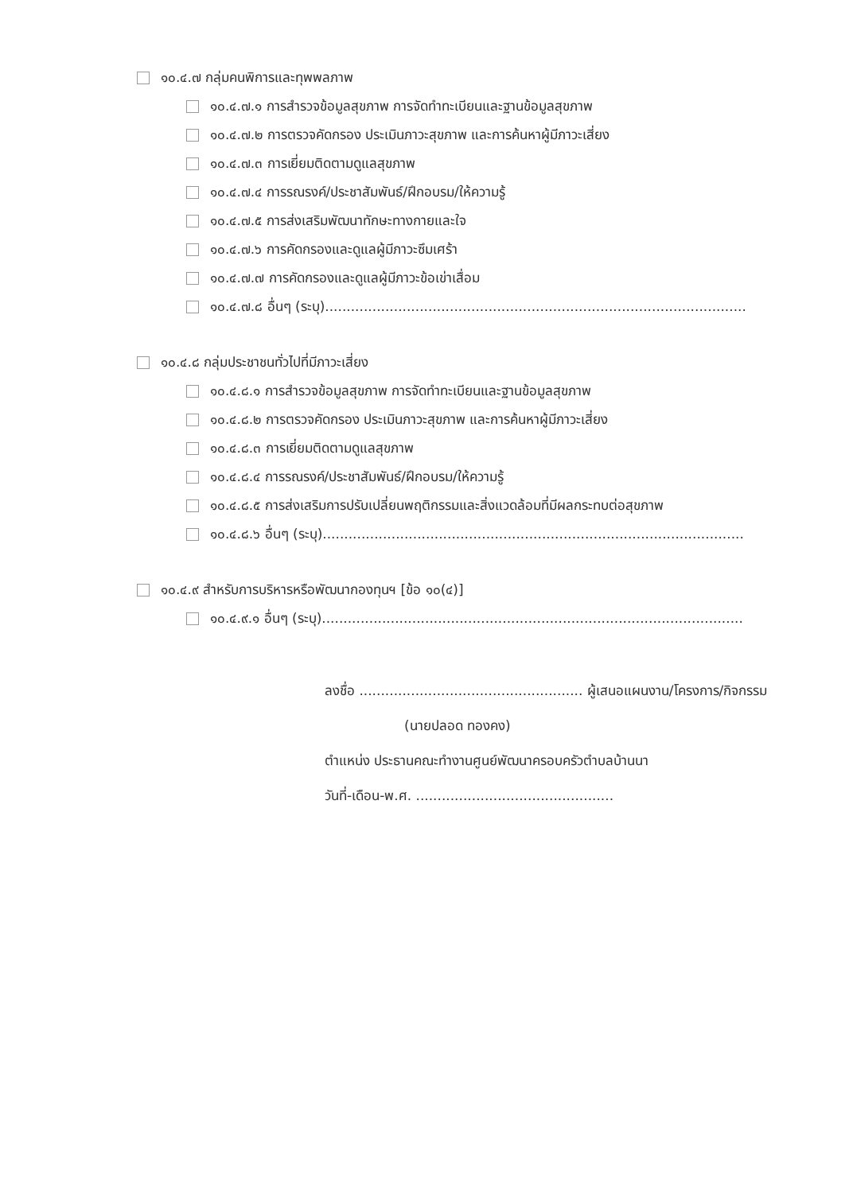๑๐.๔.๗ กลุ่มคนพิการและทุพพลภาพ
๑๐.๔.๗.๑ การสำรวจข้อมูลสุขภาพ การจัดทำทะเบียนและฐานข้อมูลสุขภาพ
๑๐.๔.๗.๒ การตรวจคัดกรอง ประเมินภาวะสุขภาพ และการค้นหาผู้มีภาวะเสี่ยง
๑๐.๔.๗.๓ การเยี่ยมติดตามดูแลสุขภาพ
๑๐.๔.๗.๔ การรณรงค์/ประชาสัมพันธ์/ฝึกอบรม/ให้ความรู้
๑๐.๔.๗.๕ การส่งเสริมพัฒนาทักษะทางกายและใจ
๑๐.๔.๗.๖ การคัดกรองและดูแลผู้มีภาวะซึมเศร้า
๑๐.๔.๗.๗ การคัดกรองและดูแลผู้มีภาวะข้อเข่าเสื่อม
๑๐.๔.๗.๘ อื่นๆ (ระบุ)..................................................................................................
๑๐.๔.๘ กลุ่มประชาชนทั่วไปที่มีภาวะเสี่ยง
๑๐.๔.๘.๑ การสำรวจข้อมูลสุขภาพ การจัดทำทะเบียนและฐานข้อมูลสุขภาพ
๑๐.๔.๘.๒ การตรวจคัดกรอง ประเมินภาวะสุขภาพ และการค้นหาผู้มีภาวะเสี่ยง
๑๐.๔.๘.๓ การเยี่ยมติดตามดูแลสุขภาพ
๑๐.๔.๘.๔ การรณรงค์/ประชาสัมพันธ์/ฝึกอบรม/ให้ความรู้
๑๐.๔.๘.๕ การส่งเสริมการปรับเปลี่ยนพฤติกรรมและสิ่งแวดล้อมที่มีผลกระทบต่อสุขภาพ
๑๐.๔.๘.๖ อื่นๆ (ระบุ)..................................................................................................
๑๐.๔.๙ สำหรับการบริหารหรือพัฒนากองทุนฯ [ข้อ ๑๐(๔)]
๑๐.๔.๙.๑ อื่นๆ (ระบุ)..................................................................................................
ลงชื่อ .................................................... ผู้เสนอแผนงาน/โครงการ/กิจกรรม
(นายปลอด ทองคง)
ตำแหน่ง ประธานคณะทำงานศูนย์พัฒนาครอบครัวตำบลบ้านนา
วันที่-เดือน-พ.ศ. ..............................................